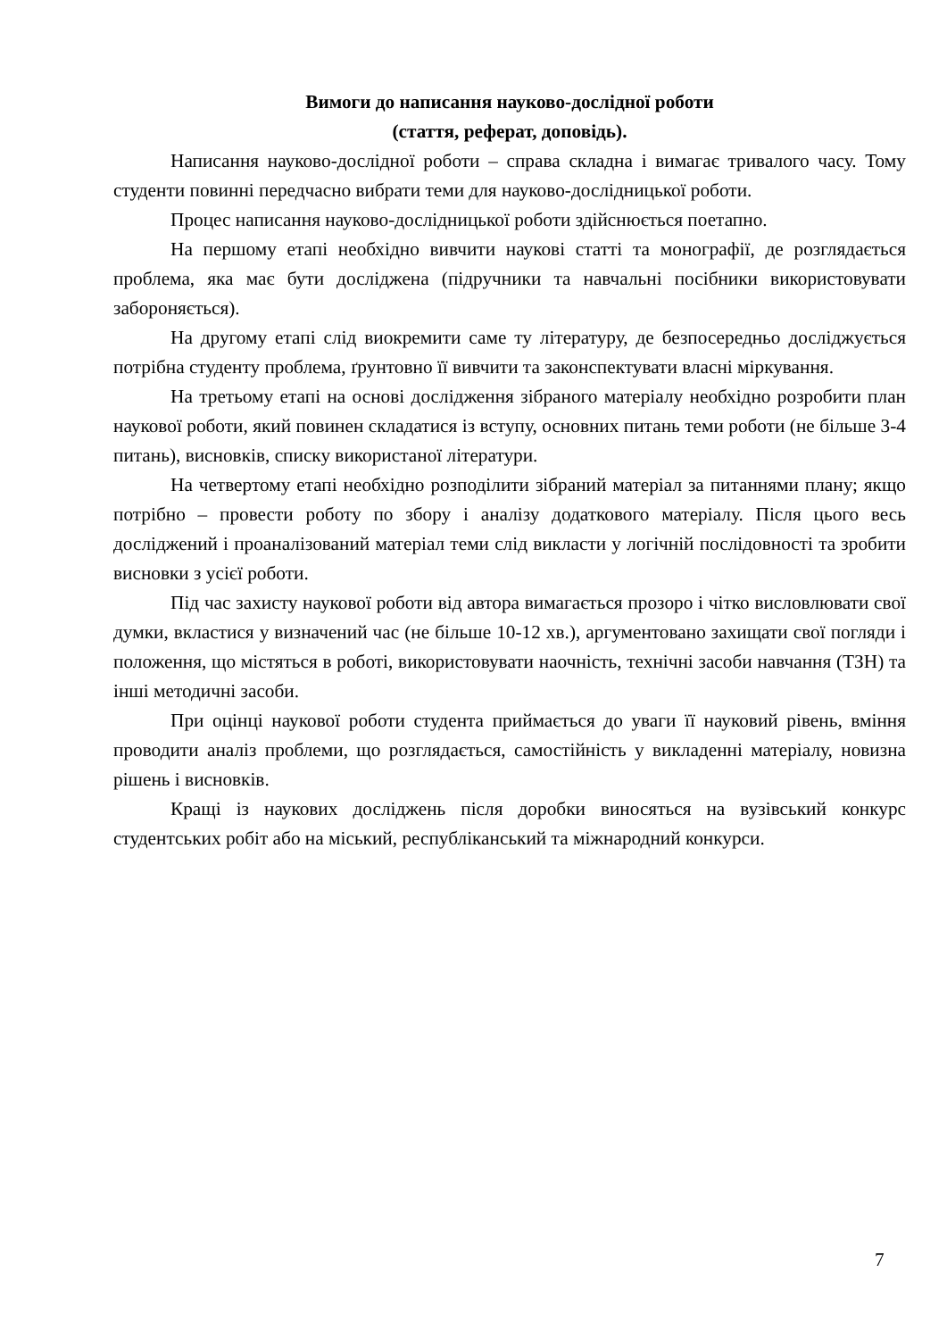Вимоги до написання науково-дослідної роботи
(стаття, реферат, доповідь).
Написання науково-дослідної роботи – справа складна і вимагає тривалого часу. Тому студенти повинні передчасно вибрати теми для науково-дослідницької роботи.
Процес написання науково-дослідницької роботи здійснюється поетапно.
На першому етапі необхідно вивчити наукові статті та монографії, де розглядається проблема, яка має бути досліджена (підручники та навчальні посібники використовувати забороняється).
На другому етапі слід виокремити саме ту літературу, де безпосередньо досліджується потрібна студенту проблема, ґрунтовно її вивчити та законспектувати власні міркування.
На третьому етапі на основі дослідження зібраного матеріалу необхідно розробити план наукової роботи, який повинен складатися із вступу, основних питань теми роботи (не більше 3-4 питань), висновків, списку використаної літератури.
На четвертому етапі необхідно розподілити зібраний матеріал за питаннями плану; якщо потрібно – провести роботу по збору і аналізу додаткового матеріалу. Після цього весь досліджений і проаналізований матеріал теми слід викласти у логічній послідовності та зробити висновки з усієї роботи.
Під час захисту наукової роботи від автора вимагається прозоро і чітко висловлювати свої думки, вкластися у визначений час (не більше 10-12 хв.), аргументовано захищати свої погляди і положення, що містяться в роботі, використовувати наочність, технічні засоби навчання (ТЗН) та інші методичні засоби.
При оцінці наукової роботи студента приймається до уваги її науковий рівень, вміння проводити аналіз проблеми, що розглядається, самостійність у викладенні матеріалу, новизна рішень і висновків.
Кращі із наукових досліджень після доробки виносяться на вузівський конкурс студентських робіт або на міський, республіканський та міжнародний конкурси.
7